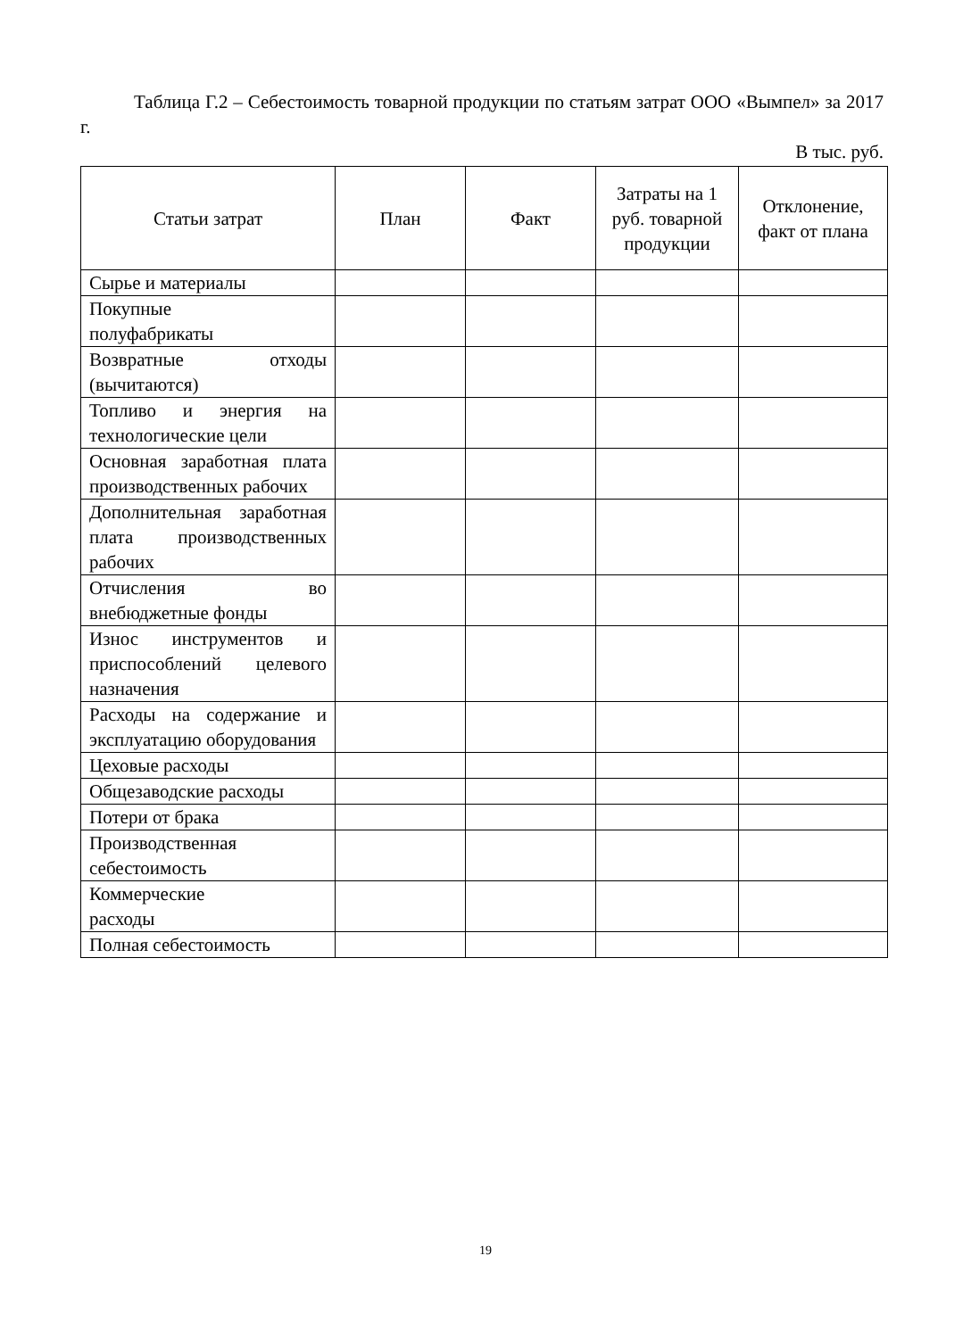Таблица Г.2 – Себестоимость товарной продукции по статьям затрат ООО «Вымпел» за 2017 г.
В тыс. руб.
| Статьи затрат | План | Факт | Затраты на 1 руб. товарной продукции | Отклонение, факт от плана |
| --- | --- | --- | --- | --- |
| Сырье и материалы | | | | |
| Покупные полуфабрикаты | | | | |
| Возвратные отходы (вычитаются) | | | | |
| Топливо и энергия на технологические цели | | | | |
| Основная заработная плата производственных рабочих | | | | |
| Дополнительная заработная плата производственных рабочих | | | | |
| Отчисления во внебюджетные фонды | | | | |
| Износ инструментов и приспособлений целевого назначения | | | | |
| Расходы на содержание и эксплуатацию оборудования | | | | |
| Цеховые расходы | | | | |
| Общезаводские расходы | | | | |
| Потери от брака | | | | |
| Производственная себестоимость | | | | |
| Коммерческие расходы | | | | |
| Полная себестоимость | | | | |
19